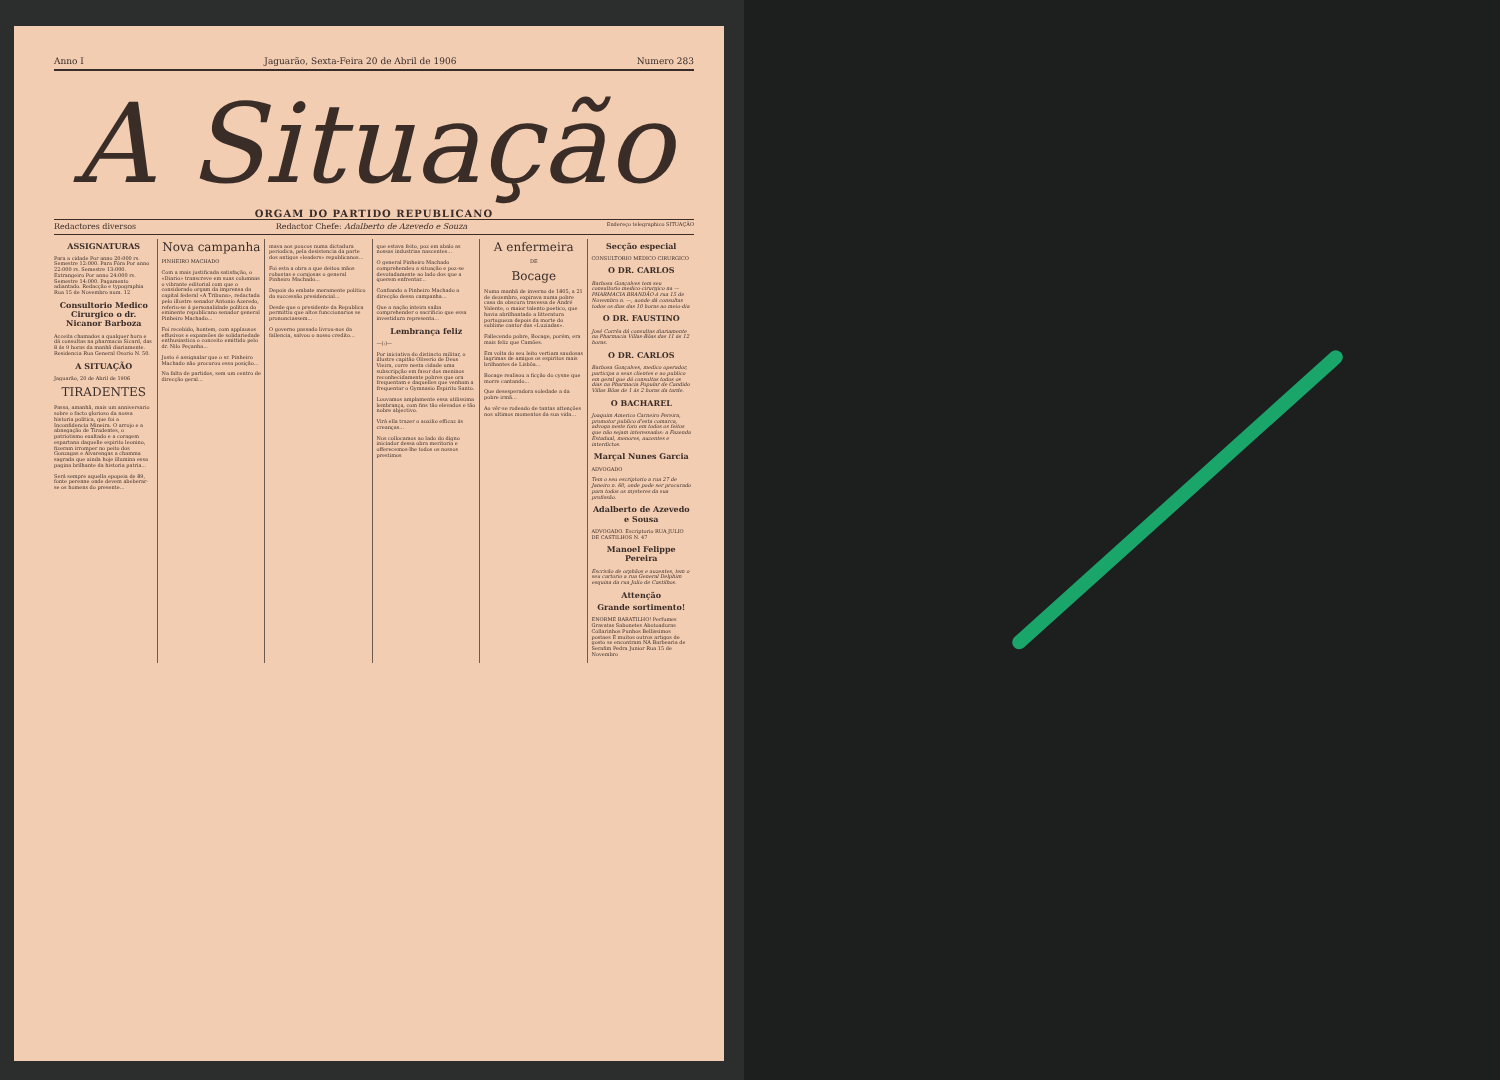Anno I Jaguarão, Sexta-Feira 20 de Abril de 1906 Numero 283
A Situação
ORGAM DO PARTIDO REPUBLICANO
Redactores diversos Redactor Chefe: Adalberto de Azevedo e Souza Endereço telegraphico SITUAÇÃO
ASSIGNATURAS
Para a cidade Por anno 20:000 rs. Semestre 12:000. Para Fóra Por anno 22:000 rs. Semestre 13:000. Extrangeiro Por anno 24:000 rs. Semestre 14:000. Pagamento adiantado. Redacção e typographia Rua 15 de Novembro num. 12
Consultorio Medico Cirurgico o dr. Nicanor Barboza
Acceita chamados a qualquer hora e dá consultas na pharmacia Sicard, das 8 ás 9 horas da manhã diariamente. Residencia Rua General Osorio N. 50.
A SITUAÇÃO
Jaguarão, 20 de Abril de 1906
TIRADENTES
Passa, amanhã, mais um anniversario sobre o facto glorioso da nossa historia politica, que foi a Inconfidencia Mineira. O arrojo e a abnegação de Tiradentes, o patriotismo exaltado e a coragem espartana daquelle espirito leonino, fizeram irromper no peito dos Gonzagas e Alvarengas a chamma sagrada que ainda hoje illumina essa pagina brilhante da historia patria...
Será sempre aquella epopeia de 89, fonte perenne onde devem abeberar-se os homens do presente...
Nova campanha
PINHEIRO MACHADO
Com a mais justificada satisfação, o «Diario» transcreve em suas columnas o vibrante editorial com que o considerado orgam da imprensa da capital federal «A Tribuna», redactada pelo illustre senador Antonio Azeredo, referiu-se á personalidade politica do eminente republicano senador general Pinheiro Machado...
Foi recebido, hontem, com applausos effusivos e expansões de solidariedade enthusiastica o conceito emittido pelo dr. Nilo Peçanha...
Justo é assignalar que o sr. Pinheiro Machado não procurou essa posição...
Na falta de partidos, sem um centro de direcção geral...
mava aos poucos numa dictadura periodica, pela desistencia da parte dos antigos «leaders» republicanos...
Foi esta a obra a que deitou mãos robustas e corajosas o general Pinheiro Machado...
Depois do embate meramente politico da successão presidencial...
Desde que o presidente da Republica permittiu que altos funccionarios se pronunciassem...
O governo passado livrou-nos da fallencia, salvou o nosso credito...
que estava feito, poz em abalo as nossas industrias nascentes...
O general Pinheiro Machado comprehendeu a situação e poz-se devotadamente ao lado dos que a querem enfrentar...
Confiando a Pinheiro Machado a direcção dessa campanha...
Que a nação inteira saiba comprehender o sacrificio que essa investidura representa...
Lembrança feliz
—(:)—
Por iniciativa do distincto militar, o illustre capitão Oliverio de Deus Vieira, corre nesta cidade uma subscripção em favor dos meninos reconhecidamente pobres que ora frequentam e daquelles que venham a frequentar o Gymnasio Espirito Santo.
Louvamos amplamente essa utilissima lembrança, com fins tão elevados e tão nobre abjectivo.
Virá ella trazer o auxilio efficaz ás creanças...
Nos collocamos ao lado do digno iniciador dessa obra meritoria e offerecemos-lhe todos os nossos prestimos
A enfermeira
DE
Bocage
Numa manhã de inverno de 1805, a 21 de dezembro, expirava numa pobre casa da obscura travessa de André Valente, o maior talento poetico, que havia abrilhantado a litteratura portugueza depois da morte do sublime cantor das «Luziadas».
Fallecendo pobre, Bocage, porém, era mais feliz que Camões.
Em volta do seu leito vertiam saudosas lagrimas de amigos os espiritos mais brilhantes de Lisbôa...
Bocage realisou a ficção do cysne que morre cantando...
Que desesperadora soledade a da pobre irmã...
Ao vêr-se rodeado de tantas attenções nos ultimos momentos da sua vida...
Secção especial
CONSULTORIO MEDICO CIRURGICO
O DR. CARLOS
Barbosa Gonçalves tem seu consultorio medico-cirurgico na — PHARMACIA BRANDÃO á rua 15 de Novembro n. —, aonde dá consultas todos os dias das 10 horas ao meio-dia
O DR. FAUSTINO
José Corrêa dá consultas diariamente na Pharmacia Villas-Bôas das 11 ás 12 horas.
O DR. CARLOS
Barbosa Gonçalves, medico operador, participa a seus clientes e ao publico em geral que dá consultas todos os dias na Pharmacia Popular de Candido Villas Bôas de 1 ás 2 horas da tarde.
O BACHAREL
Joaquim Americo Carneiro Pereira, promotor publico d'esta comarca, advoga neste foro em todos os feitos que não sejam interessados: a Fazenda Estadual, menores, auzentes e interdictos.
Marçal Nunes Garcia
ADVOGADO
Tem o seu escriptorio a rua 27 de Janeiro n. 60, onde pode ser procurado para todos os mysteres da sua profissão.
Adalberto de Azevedo e Sousa
ADVOGADO. Escriptorio RUA JULIO DE CASTILHOS N. 47
Manoel Felippe Pereira
Escrivão de orphãos e auzentes, tem o seu cartorio a rua General Delphim esquina da rua Julio de Castilhos.
Attenção
Grande sortimento!
ENORME BARATILHO! Perfumes Gravatas Sabonetes Abotoaduras Collarinhos Punhos Bellissimos postaes E muitos outros artigos de gosto se encontram NA Barbearia de Serafim Pedra Junior Rua 15 de Novembro